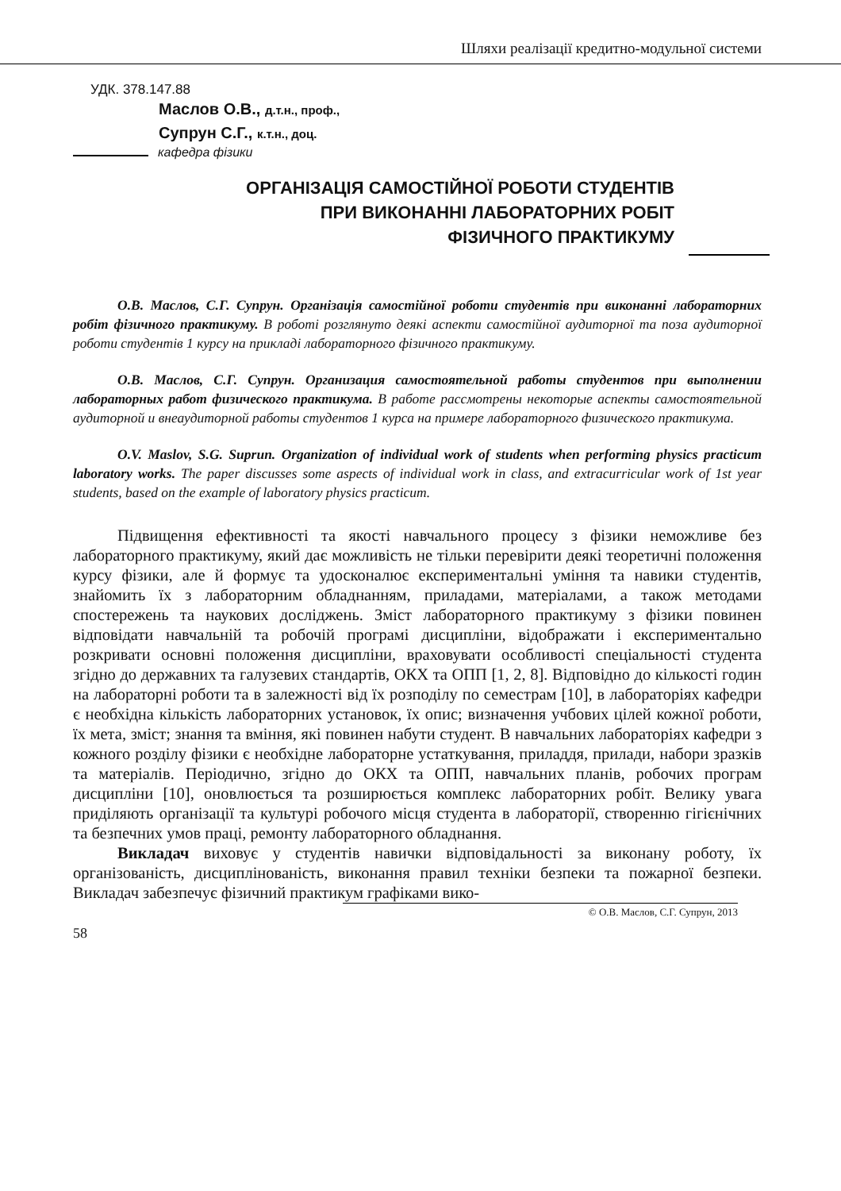Шляхи реалізації кредитно-модульної системи
УДК. 378.147.88
Маслов О.В., д.т.н., проф.,
Супрун С.Г., к.т.н., доц.
кафедра фізики
ОРГАНІЗАЦІЯ САМОСТІЙНОЇ РОБОТИ СТУДЕНТІВ
ПРИ ВИКОНАННІ ЛАБОРАТОРНИХ РОБІТ
ФІЗИЧНОГО ПРАКТИКУМУ
О.В. Маслов, С.Г. Супрун. Організація самостійної роботи студентів при виконанні лабораторних робіт фізичного практикуму. В роботі розглянуто деякі аспекти самостійної аудиторної та поза аудиторної роботи студентів 1 курсу на прикладі лабораторного фізичного практикуму.
О.В. Маслов, С.Г. Супрун. Организация самостоятельной работы студентов при выполнении лабораторных работ физического практикума. В работе рассмотрены некоторые аспекты самостоятельной аудиторной и внеаудиторной работы студентов 1 курса на примере лабораторного физического практикума.
O.V. Maslov, S.G. Suprun. Organization of individual work of students when performing physics practicum laboratory works. The paper discusses some aspects of individual work in class, and extracurricular work of 1st year students, based on the example of laboratory physics practicum.
Підвищення ефективності та якості навчального процесу з фізики неможливе без лабораторного практикуму, який дає можливість не тільки перевірити деякі теоретичні положення курсу фізики, але й формує та удосконалює експериментальні уміння та навики студентів, знайомить їх з лабораторним обладнанням, приладами, матеріалами, а також методами спостережень та наукових досліджень. Зміст лабораторного практикуму з фізики повинен відповідати навчальній та робочій програмі дисципліни, відображати і експериментально розкривати основні положення дисципліни, враховувати особливості спеціальності студента згідно до державних та галузевих стандартів, ОКХ та ОПП [1, 2, 8]. Відповідно до кількості годин на лабораторні роботи та в залежності від їх розподілу по семестрам [10], в лабораторіях кафедри є необхідна кількість лабораторних установок, їх опис; визначення учбових цілей кожної роботи, їх мета, зміст; знання та вміння, які повинен набути студент. В навчальних лабораторіях кафедри з кожного розділу фізики є необхідне лабораторне устаткування, приладдя, прилади, набори зразків та матеріалів. Періодично, згідно до ОКХ та ОПП, навчальних планів, робочих програм дисципліни [10], оновлюється та розширюється комплекс лабораторних робіт. Велику увага приділяють організації та культурі робочого місця студента в лабораторії, створенню гігієнічних та безпечних умов праці, ремонту лабораторного обладнання.
Викладач виховує у студентів навички відповідальності за виконану роботу, їх організованість, дисциплінованість, виконання правил техніки безпеки та пожарної безпеки. Викладач забезпечує фізичний практикум графіками вико-
© О.В. Маслов, С.Г. Супрун, 2013
58